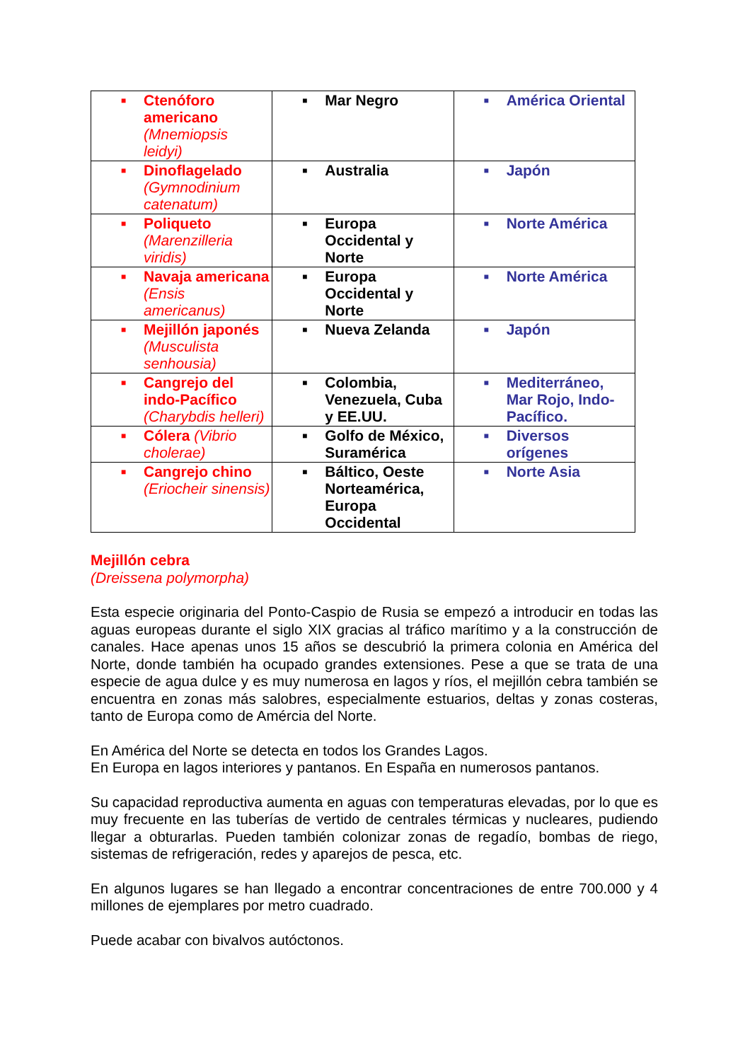| ■ Ctenóforo americano (Mnemiopsis leidyi) | ■ Mar Negro | ■ América Oriental |
| ■ Dinoflagelado (Gymnodinium catenatum) | ■ Australia | ■ Japón |
| ■ Poliqueto (Marenzilleria viridis) | ■ Europa Occidental y Norte | ■ Norte América |
| ■ Navaja americana (Ensis americanus) | ■ Europa Occidental y Norte | ■ Norte América |
| ■ Mejillón japonés (Musculista senhousia) | ■ Nueva Zelanda | ■ Japón |
| ■ Cangrejo del indo-Pacífico (Charybdis helleri) | ■ Colombia, Venezuela, Cuba y EE.UU. | ■ Mediterráneo, Mar Rojo, Indo-Pacífico. |
| ■ Cólera (Vibrio cholerae) | ■ Golfo de México, Suramérica | ■ Diversos orígenes |
| ■ Cangrejo chino (Eriocheir sinensis) | ■ Báltico, Oeste Norteamérica, Europa Occidental | ■ Norte Asia |
Mejillón cebra
(Dreissena polymorpha)
Esta especie originaria del Ponto-Caspio de Rusia se empezó a introducir en todas las aguas europeas durante el siglo XIX gracias al tráfico marítimo y a la construcción de canales. Hace apenas unos 15 años se descubrió la primera colonia en América del Norte, donde también ha ocupado grandes extensiones. Pese a que se trata de una especie de agua dulce y es muy numerosa en lagos y ríos, el mejillón cebra también se encuentra en zonas más salobres, especialmente estuarios, deltas y zonas costeras, tanto de Europa como de Amércia del Norte.
En América del Norte se detecta en todos los Grandes Lagos.
En Europa en lagos interiores y pantanos. En España en numerosos pantanos.
Su capacidad reproductiva aumenta en aguas con temperaturas elevadas, por lo que es muy frecuente en las tuberías de vertido de centrales térmicas y nucleares, pudiendo llegar a obturarlas. Pueden también colonizar zonas de regadío, bombas de riego, sistemas de refrigeración, redes y aparejos de pesca, etc.
En algunos lugares se han llegado a encontrar concentraciones de entre 700.000 y 4 millones de ejemplares por metro cuadrado.
Puede acabar con bivalvos autóctonos.